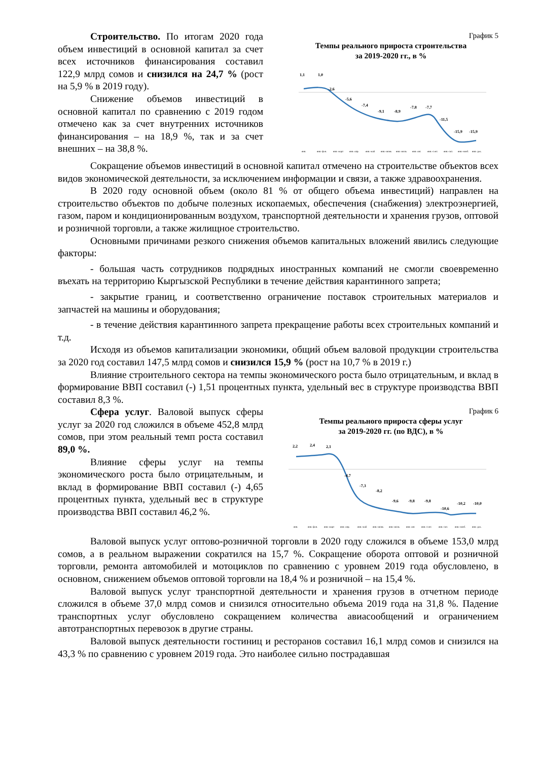Строительство. По итогам 2020 года объем инвестиций в основной капитал за счет всех источников финансирования составил 122,9 млрд сомов и снизился на 24,7 % (рост на 5,9 % в 2019 году).
Снижение объемов инвестиций в основной капитал по сравнению с 2019 годом отмечено как за счет внутренних источников финансирования – на 18,9 %, так и за счет внешних – на 38,8 %.
График 5
Темпы реального прироста строительства
за 2019-2020 гг., в %
1,1
1,0
-2,6
-5,6
-7,4
-9,1
-8,9
-7,8
-7,7
-11,5
-15,9
-15,9
янв.
янв.-фев.
янв.-март
янв.-апр.
янв.-май
янв.-июнь
янв.-июль
янв.-авг.
янв.-сент.
янв.-окт.
янв.-нояб.
янв.-дек.
Сокращение объемов инвестиций в основной капитал отмечено на строительстве объектов всех видов экономической деятельности, за исключением информации и связи, а также здравоохранения.
В 2020 году основной объем (около 81 % от общего объема инвестиций) направлен на строительство объектов по добыче полезных ископаемых, обеспечения (снабжения) электроэнергией, газом, паром и кондиционированным воздухом, транспортной деятельности и хранения грузов, оптовой и розничной торговли, а также жилищное строительство.
Основными причинами резкого снижения объемов капитальных вложений явились следующие факторы:
- большая часть сотрудников подрядных иностранных компаний не смогли своевременно въехать на территорию Кыргызской Республики в течение действия карантинного запрета;
- закрытие границ, и соответственно ограничение поставок строительных материалов и запчастей на машины и оборудования;
- в течение действия карантинного запрета прекращение работы всех строительных компаний и т.д.
Исходя из объемов капитализации экономики, общий объем валовой продукции строительства за 2020 год составил 147,5 млрд сомов и снизился 15,9 % (рост на 10,7 % в 2019 г.)
Влияние строительного сектора на темпы экономического роста было отрицательным, и вклад в формирование ВВП составил (-) 1,51 процентных пункта, удельный вес в структуре производства ВВП составил 8,3 %.
Сфера услуг. Валовой выпуск сферы услуг за 2020 год сложился в объеме 452,8 млрд сомов, при этом реальный темп роста составил 89,0 %.
Влияние сферы услуг на темпы экономического роста было отрицательным, и вклад в формирование ВВП составил (-) 4,65 процентных пункта, удельный вес в структуре производства ВВП составил 46,2 %.
График 6
Темпы реального прироста сферы услуг
за 2019-2020 гг. (по ВДС), в %
2,2
2,4
2,1
-4,7
-7,3
-8,2
-9,6
-9,8
-9,8
-10,6
-10,2
-10,0
янв.
янв.-фев.
янв.-март
янв.-апр.
янв.-май
янв.-июнь
янв.-июль
янв.-авг.
янв.-сент.
янв.-окт.
янв.-нояб.
янв.-дек.
Валовой выпуск услуг оптово-розничной торговли в 2020 году сложился в объеме 153,0 млрд сомов, а в реальном выражении сократился на 15,7 %. Сокращение оборота оптовой и розничной торговли, ремонта автомобилей и мотоциклов по сравнению с уровнем 2019 года обусловлено, в основном, снижением объемов оптовой торговли на 18,4 % и розничной – на 15,4 %.
Валовой выпуск услуг транспортной деятельности и хранения грузов в отчетном периоде сложился в объеме 37,0 млрд сомов и снизился относительно объема 2019 года на 31,8 %. Падение транспортных услуг обусловлено сокращением количества авиасообщений и ограничением автотранспортных перевозок в другие страны.
Валовой выпуск деятельности гостиниц и ресторанов составил 16,1 млрд сомов и снизился на 43,3 % по сравнению с уровнем 2019 года. Это наиболее сильно пострадавшая